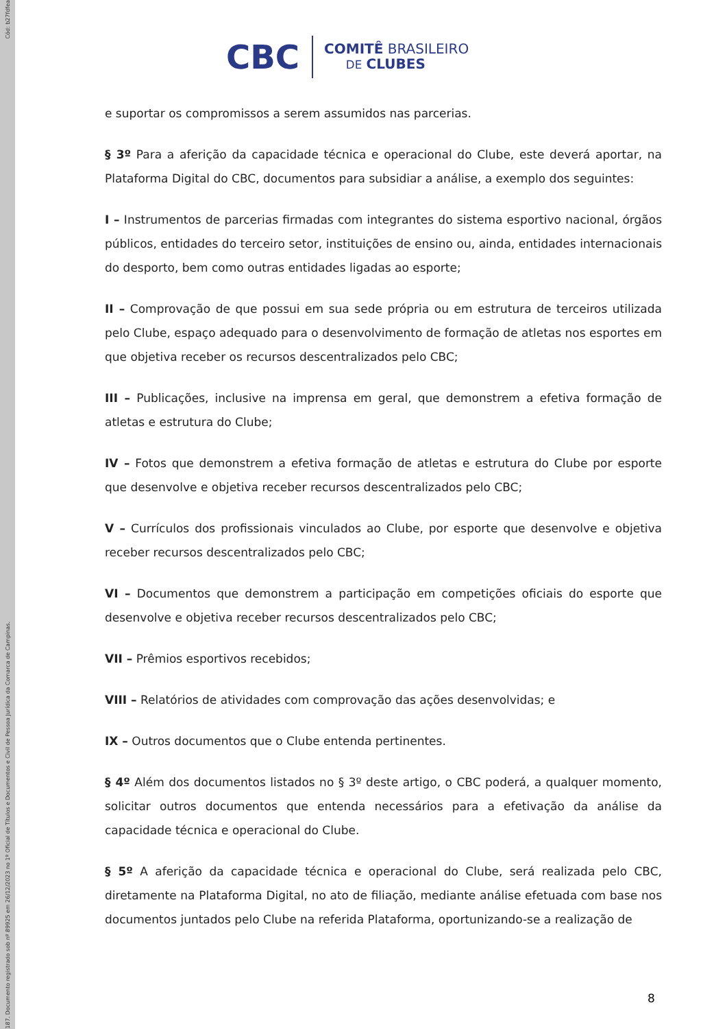Cód: b27fdfea
187. Documento registrado sob nº 89925 em 26/12/2023 no 1º Oficial de Títulos e Documentos e Civil de Pessoa Jurídica da Comarca de Campinas.
CBC
COMITÊ BRASILEIRO
DE CLUBES
e suportar os compromissos a serem assumidos nas parcerias.
§ 3º Para a aferição da capacidade técnica e operacional do Clube, este deverá aportar, na Plataforma Digital do CBC, documentos para subsidiar a análise, a exemplo dos seguintes:
I – Instrumentos de parcerias firmadas com integrantes do sistema esportivo nacional, órgãos públicos, entidades do terceiro setor, instituições de ensino ou, ainda, entidades internacionais do desporto, bem como outras entidades ligadas ao esporte;
II – Comprovação de que possui em sua sede própria ou em estrutura de terceiros utilizada pelo Clube, espaço adequado para o desenvolvimento de formação de atletas nos esportes em que objetiva receber os recursos descentralizados pelo CBC;
III – Publicações, inclusive na imprensa em geral, que demonstrem a efetiva formação de atletas e estrutura do Clube;
IV – Fotos que demonstrem a efetiva formação de atletas e estrutura do Clube por esporte que desenvolve e objetiva receber recursos descentralizados pelo CBC;
V – Currículos dos profissionais vinculados ao Clube, por esporte que desenvolve e objetiva receber recursos descentralizados pelo CBC;
VI – Documentos que demonstrem a participação em competições oficiais do esporte que desenvolve e objetiva receber recursos descentralizados pelo CBC;
VII – Prêmios esportivos recebidos;
VIII – Relatórios de atividades com comprovação das ações desenvolvidas; e
IX – Outros documentos que o Clube entenda pertinentes.
§ 4º Além dos documentos listados no § 3º deste artigo, o CBC poderá, a qualquer momento, solicitar outros documentos que entenda necessários para a efetivação da análise da capacidade técnica e operacional do Clube.
§ 5º A aferição da capacidade técnica e operacional do Clube, será realizada pelo CBC, diretamente na Plataforma Digital, no ato de filiação, mediante análise efetuada com base nos documentos juntados pelo Clube na referida Plataforma, oportunizando-se a realização de
8